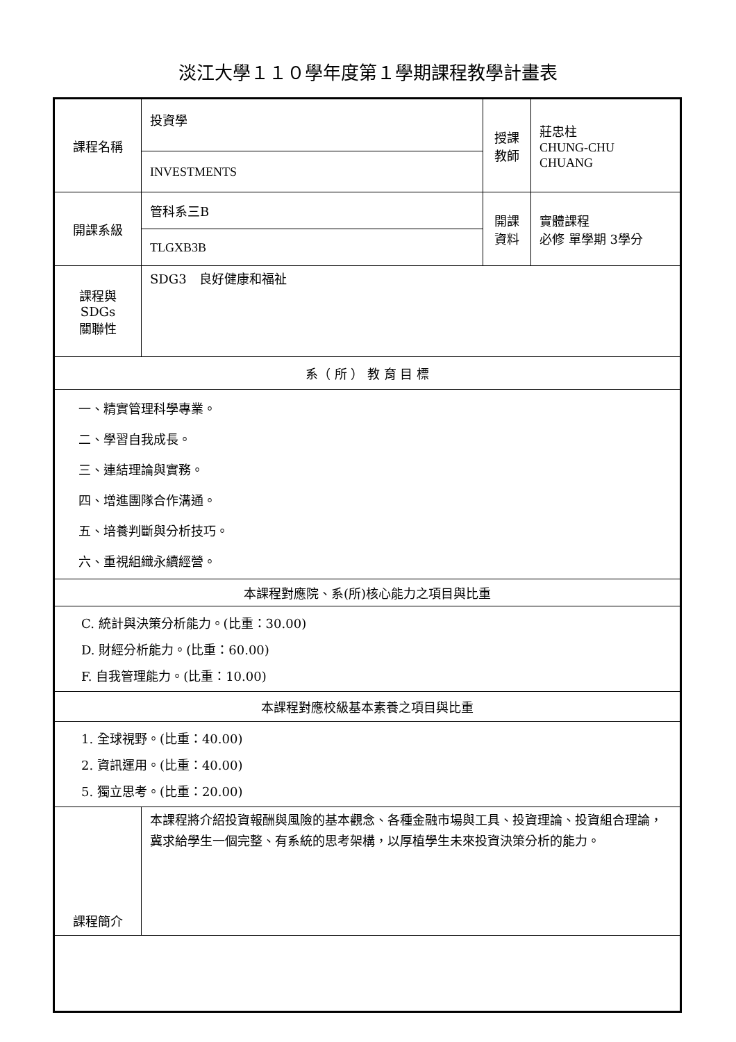淡江大學１１０學年度第１學期課程教學計畫表
| 課程名稱 | 投資學 | 授課 教師 | 莊忠柱 CHUNG-CHU CHUANG |
| | INVESTMENTS | | |
| 開課系級 | 管科系三B | 開課 資料 | 實體課程 必修 單學期 3學分 |
| | TLGXB3B | | |
| 課程與SDGs 關聯性 | SDG3 良好健康和福祉 | | |
| 系（ 所 ） 教 育 目 標 | | | |
| 一、精實管理科學專業。 二、學習自我成長。 三、連結理論與實務。 四、增進團隊合作溝通。 五、培養判斷與分析技巧。 六、重視組織永續經營。 | | | |
| 本課程對應院、系(所)核心能力之項目與比重 | | | |
| C. 統計與決策分析能力。(比重：30.00) D. 財經分析能力。(比重：60.00) F. 自我管理能力。(比重：10.00) | | | |
| 本課程對應校級基本素養之項目與比重 | | | |
| 1. 全球視野。(比重：40.00) 2. 資訊運用。(比重：40.00) 5. 獨立思考。(比重：20.00) | | | |
| 課程簡介 | 本課程將介紹投資報酬與風險的基本觀念、各種金融市場與工具、投資理論、投資組合理論，冀求給學生一個完整、有系統的思考架構，以厚植學生未來投資決策分析的能力。 | | |